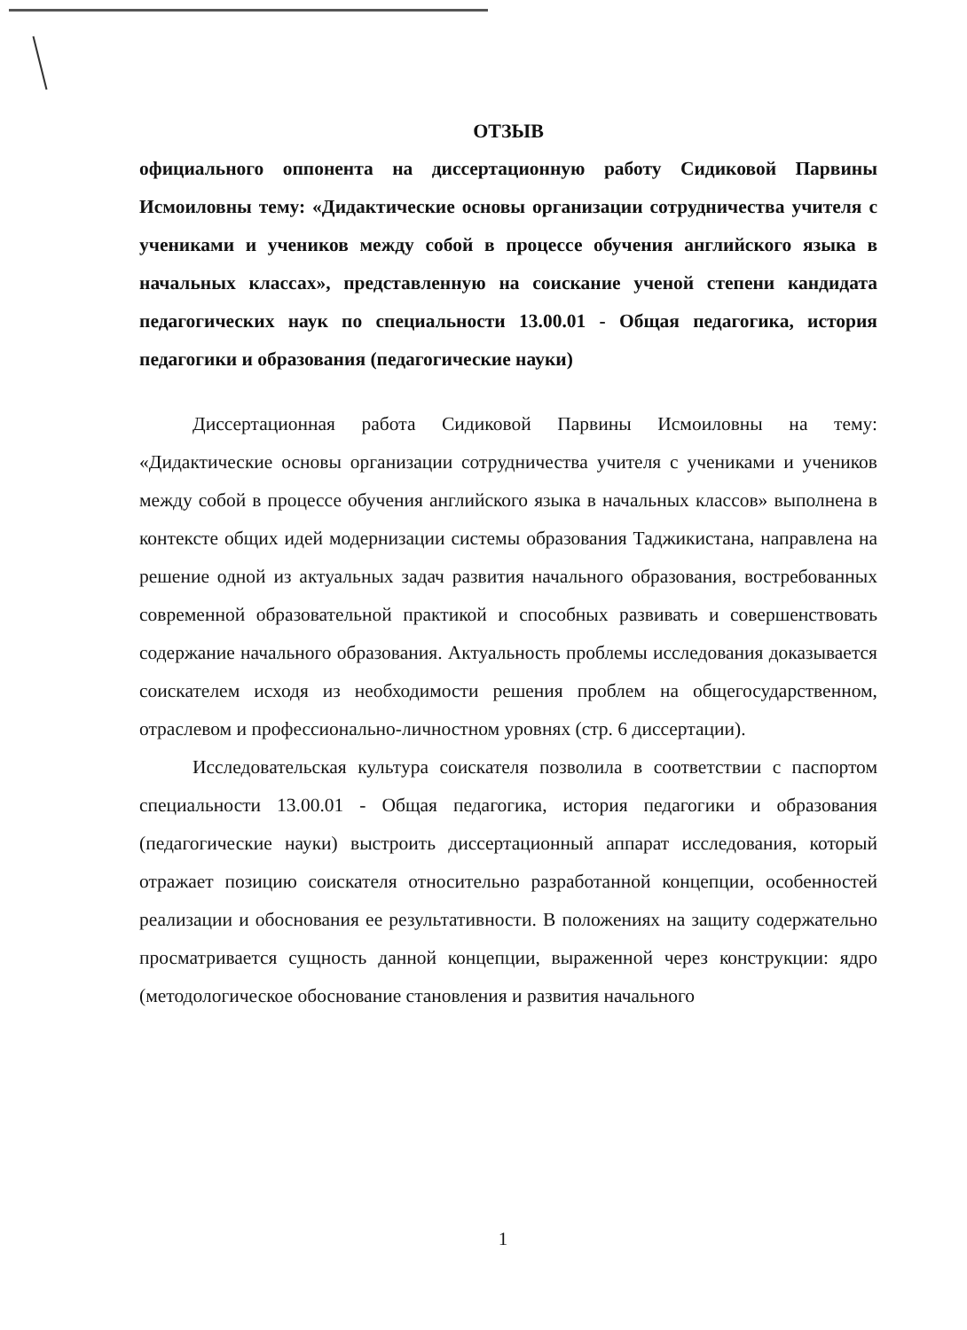ОТЗЫВ
официального оппонента на диссертационную работу Сидиковой Парвины Исмоиловны тему: «Дидактические основы организации сотрудничества учителя с учениками и учеников между собой в процессе обучения английского языка в начальных классах», представленную на соискание ученой степени кандидата педагогических наук по специальности 13.00.01 - Общая педагогика, история педагогики и образования (педагогические науки)
Диссертационная работа Сидиковой Парвины Исмоиловны на тему: «Дидактические основы организации сотрудничества учителя с учениками и учеников между собой в процессе обучения английского языка в начальных классов» выполнена в контексте общих идей модернизации системы образования Таджикистана, направлена на решение одной из актуальных задач развития начального образования, востребованных современной образовательной практикой и способных развивать и совершенствовать содержание начального образования. Актуальность проблемы исследования доказывается соискателем исходя из необходимости решения проблем на общегосударственном, отраслевом и профессионально-личностном уровнях (стр. 6 диссертации).
Исследовательская культура соискателя позволила в соответствии с паспортом специальности 13.00.01 - Общая педагогика, история педагогики и образования (педагогические науки) выстроить диссертационный аппарат исследования, который отражает позицию соискателя относительно разработанной концепции, особенностей реализации и обоснования ее результативности. В положениях на защиту содержательно просматривается сущность данной концепции, выраженной через конструкции: ядро (методологическое обоснование становления и развития начального
1